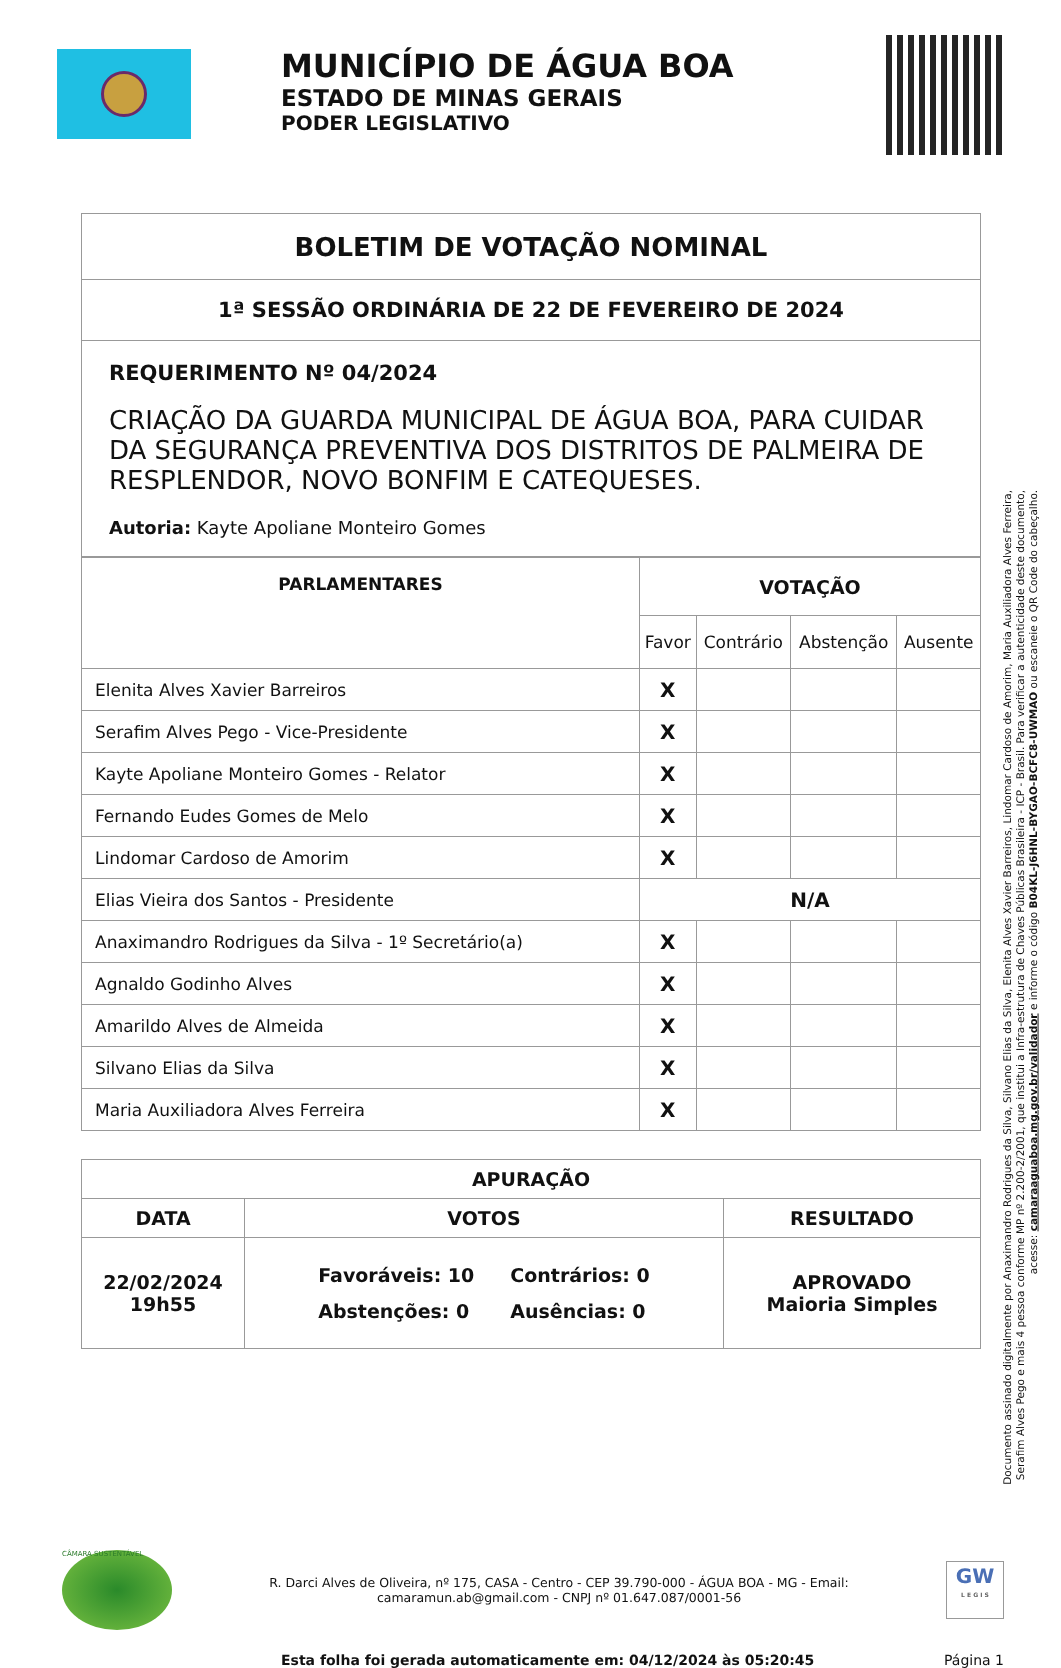MUNICÍPIO DE ÁGUA BOA
ESTADO DE MINAS GERAIS
PODER LEGISLATIVO
| BOLETIM DE VOTAÇÃO NOMINAL |
| --- |
| 1ª SESSÃO ORDINÁRIA DE 22 DE FEVEREIRO DE 2024 |
| REQUERIMENTO Nº 04/2024 CRIAÇÃO DA GUARDA MUNICIPAL DE ÁGUA BOA, PARA CUIDAR DA SEGURANÇA PREVENTIVA DOS DISTRITOS DE PALMEIRA DE RESPLENDOR, NOVO BONFIM E CATEQUESES. Autoria: Kayte Apoliane Monteiro Gomes |
| PARLAMENTARES | VOTAÇÃO | | | |
| --- | --- | --- | --- | --- |
| | Favor | Contrário | Abstenção | Ausente |
| Elenita Alves Xavier Barreiros | X | | | |
| Serafim Alves Pego - Vice-Presidente | X | | | |
| Kayte Apoliane Monteiro Gomes - Relator | X | | | |
| Fernando Eudes Gomes de Melo | X | | | |
| Lindomar Cardoso de Amorim | X | | | |
| Elias Vieira dos Santos - Presidente | N/A | | | |
| Anaximandro Rodrigues da Silva - 1º Secretário(a) | X | | | |
| Agnaldo Godinho Alves | X | | | |
| Amarildo Alves de Almeida | X | | | |
| Silvano Elias da Silva | X | | | |
| Maria Auxiliadora Alves Ferreira | X | | | |
| APURAÇÃO | | |
| --- | --- | --- |
| DATA | VOTOS | RESULTADO |
| 22/02/2024 19h55 | / Favoráveis: 10 / Contrários: 0 / / Abstenções: 0 / Ausências: 0 / | APROVADO Maioria Simples |
Documento assinado digitalmente por Anaximandro Rodrigues da Silva, Silvano Elias da Silva, Elenita Alves Xavier Barreiros, Lindomar Cardoso de Amorim, Maria Auxiliadora Alves Ferreira, Serafim Alves Pego e mais 4 pessoa conforme MP nº 2.200-2/2001, que institui a Infra-estrutura de Chaves Públicas Brasileira - ICP - Brasil. Para verificar a autenticidade deste documento, acesse: camaraaguaboa.mg.gov.br/validador e informe o código B04KL-J6HNL-BYGAO-BCFC8-UWMAO ou escaneie o QR Code do cabeçalho.
CÂMARA SUSTENTÁVEL
R. Darci Alves de Oliveira, nº 175, CASA - Centro - CEP 39.790-000 - ÁGUA BOA - MG - Email:
camaramun.ab@gmail.com - CNPJ nº 01.647.087/0001-56
GW
L E G I S
Esta folha foi gerada automaticamente em: 04/12/2024 às 05:20:45 Página 1